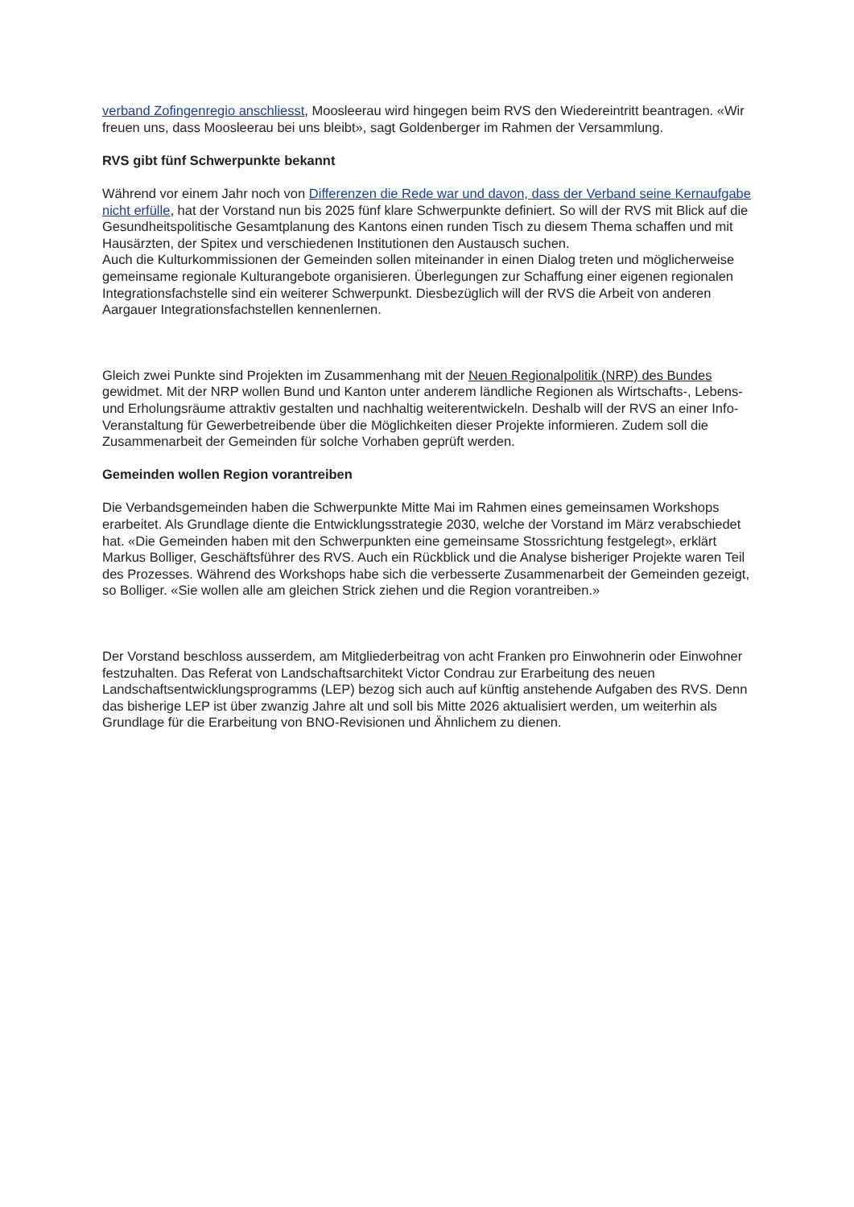verband Zofingenregio anschliesst, Moosleerau wird hingegen beim RVS den Wiedereintritt beantragen. «Wir freuen uns, dass Moosleerau bei uns bleibt», sagt Goldenberger im Rahmen der Versammlung.
RVS gibt fünf Schwerpunkte bekannt
Während vor einem Jahr noch von Differenzen die Rede war und davon, dass der Verband seine Kernaufgabe nicht erfülle, hat der Vorstand nun bis 2025 fünf klare Schwerpunkte definiert. So will der RVS mit Blick auf die Gesundheitspolitische Gesamtplanung des Kantons einen runden Tisch zu diesem Thema schaffen und mit Hausärzten, der Spitex und verschiedenen Institutionen den Austausch suchen.
Auch die Kulturkommissionen der Gemeinden sollen miteinander in einen Dialog treten und möglicherweise gemeinsame regionale Kulturangebote organisieren. Überlegungen zur Schaffung einer eigenen regionalen Integrationsfachstelle sind ein weiterer Schwerpunkt. Diesbezüglich will der RVS die Arbeit von anderen Aargauer Integrationsfachstellen kennenlernen.
Gleich zwei Punkte sind Projekten im Zusammenhang mit der Neuen Regionalpolitik (NRP) des Bundes gewidmet. Mit der NRP wollen Bund und Kanton unter anderem ländliche Regionen als Wirtschafts-, Lebens- und Erholungsräume attraktiv gestalten und nachhaltig weiterentwickeln. Deshalb will der RVS an einer Info-Veranstaltung für Gewerbetreibende über die Möglichkeiten dieser Projekte informieren. Zudem soll die Zusammenarbeit der Gemeinden für solche Vorhaben geprüft werden.
Gemeinden wollen Region vorantreiben
Die Verbandsgemeinden haben die Schwerpunkte Mitte Mai im Rahmen eines gemeinsamen Workshops erarbeitet. Als Grundlage diente die Entwicklungsstrategie 2030, welche der Vorstand im März verabschiedet hat. «Die Gemeinden haben mit den Schwerpunkten eine gemeinsame Stossrichtung festgelegt», erklärt Markus Bolliger, Geschäftsführer des RVS. Auch ein Rückblick und die Analyse bisheriger Projekte waren Teil des Prozesses. Während des Workshops habe sich die verbesserte Zusammenarbeit der Gemeinden gezeigt, so Bolliger. «Sie wollen alle am gleichen Strick ziehen und die Region vorantreiben.»
Der Vorstand beschloss ausserdem, am Mitgliederbeitrag von acht Franken pro Einwohnerin oder Einwohner festzuhalten. Das Referat von Landschaftsarchitekt Victor Condrau zur Erarbeitung des neuen Landschaftsentwicklungsprogramms (LEP) bezog sich auch auf künftig anstehende Aufgaben des RVS. Denn das bisherige LEP ist über zwanzig Jahre alt und soll bis Mitte 2026 aktualisiert werden, um weiterhin als Grundlage für die Erarbeitung von BNO-Revisionen und Ähnlichem zu dienen.